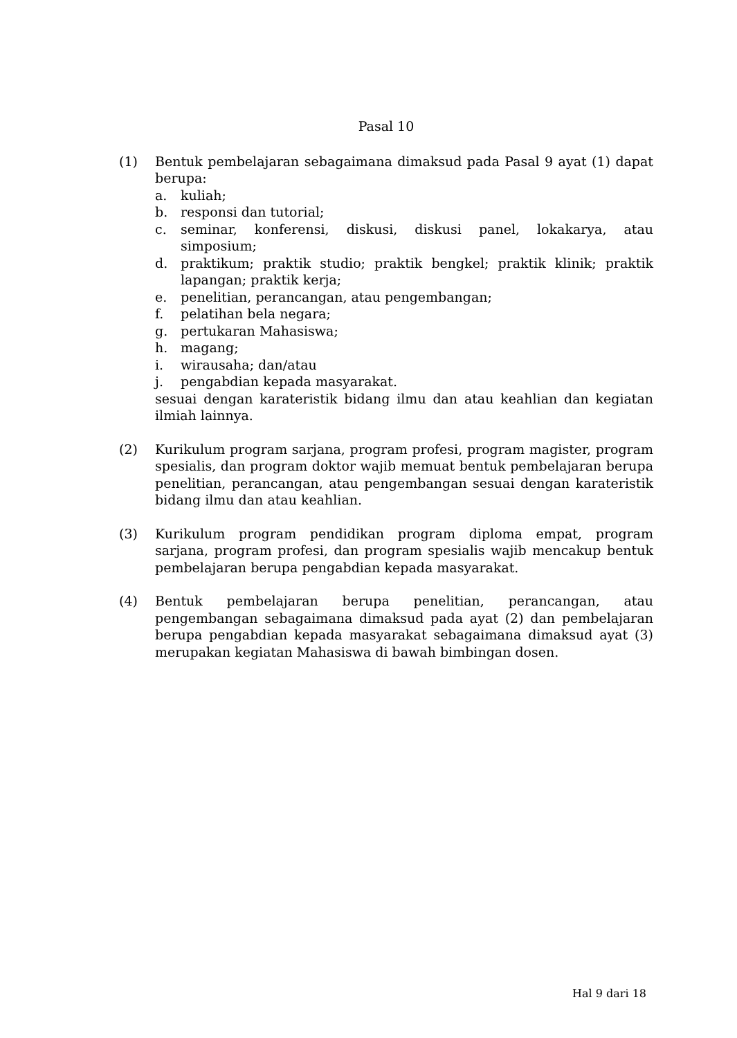Pasal 10
(1) Bentuk pembelajaran sebagaimana dimaksud pada Pasal 9 ayat (1) dapat berupa:
a. kuliah;
b. responsi dan tutorial;
c. seminar, konferensi, diskusi, diskusi panel, lokakarya, atau simposium;
d. praktikum; praktik studio; praktik bengkel; praktik klinik; praktik lapangan; praktik kerja;
e. penelitian, perancangan, atau pengembangan;
f. pelatihan bela negara;
g. pertukaran Mahasiswa;
h. magang;
i. wirausaha; dan/atau
j. pengabdian kepada masyarakat.
sesuai dengan karateristik bidang ilmu dan atau keahlian dan kegiatan ilmiah lainnya.
(2) Kurikulum program sarjana, program profesi, program magister, program spesialis, dan program doktor wajib memuat bentuk pembelajaran berupa penelitian, perancangan, atau pengembangan sesuai dengan karateristik bidang ilmu dan atau keahlian.
(3) Kurikulum program pendidikan program diploma empat, program sarjana, program profesi, dan program spesialis wajib mencakup bentuk pembelajaran berupa pengabdian kepada masyarakat.
(4) Bentuk pembelajaran berupa penelitian, perancangan, atau pengembangan sebagaimana dimaksud pada ayat (2) dan pembelajaran berupa pengabdian kepada masyarakat sebagaimana dimaksud ayat (3) merupakan kegiatan Mahasiswa di bawah bimbingan dosen.
Hal 9 dari 18